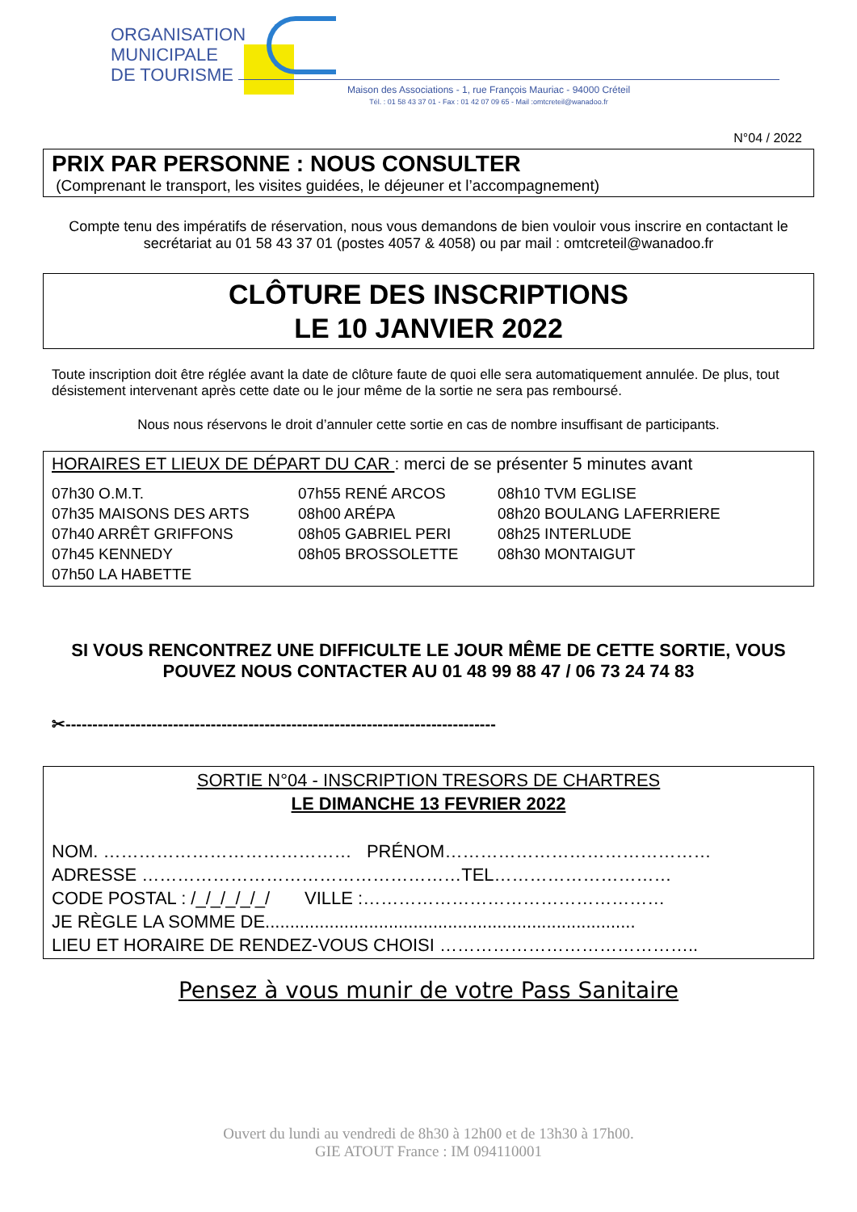ORGANISATION
MUNICIPALE
DE TOURISME
Maison des Associations - 1, rue François Mauriac - 94000 Créteil
Tél. : 01 58 43 37 01 - Fax : 01 42 07 09 65 - Mail :omtcreteil@wanadoo.fr
N°04 / 2022
PRIX PAR PERSONNE : NOUS CONSULTER
(Comprenant le transport, les visites guidées, le déjeuner et l’accompagnement)
Compte tenu des impératifs de réservation, nous vous demandons de bien vouloir vous inscrire en contactant le secrétariat au 01 58 43 37 01 (postes 4057 & 4058) ou par mail : omtcreteil@wanadoo.fr
CLÔTURE DES INSCRIPTIONS
LE 10 JANVIER 2022
Toute inscription doit être réglée avant la date de clôture faute de quoi elle sera automatiquement annulée. De plus, tout désistement intervenant après cette date ou le jour même de la sortie ne sera pas remboursé.
Nous nous réservons le droit d’annuler cette sortie en cas de nombre insuffisant de participants.
HORAIRES ET LIEUX DE DÉPART DU CAR : merci de se présenter 5 minutes avant
07h30 O.M.T.
07h35 MAISONS DES ARTS
07h40 ARRÊT GRIFFONS
07h45 KENNEDY
07h50 LA HABETTE
07h55 RENÉ ARCOS
08h00 ARÉPA
08h05 GABRIEL PERI
08h05 BROSSOLETTE
08h10 TVM EGLISE
08h20 BOULANG LAFERRIERE
08h25 INTERLUDE
08h30 MONTAIGUT
SI VOUS RENCONTREZ UNE DIFFICULTE LE JOUR MÊME DE CETTE SORTIE, VOUS POUVEZ NOUS CONTACTER AU 01 48 99 88 47 / 06 73 24 74 83
✂--------------------------------------------------------------------------------
SORTIE N°04 - INSCRIPTION TRESORS DE CHARTRES
LE DIMANCHE 13 FEVRIER 2022
NOM. …………………………………… PRÉNOM………………………………………
ADRESSE ………………………………………………TEL…………………………
CODE POSTAL : /_/_/_/_/_/ VILLE :……………………………………………
JE RÈGLE LA SOMME DE...........................................................................
LIEU ET HORAIRE DE RENDEZ-VOUS CHOISI ……………………………………..
Pensez à vous munir de votre Pass Sanitaire
Ouvert du lundi au vendredi de 8h30 à 12h00 et de 13h30 à 17h00.
GIE ATOUT France : IM 094110001